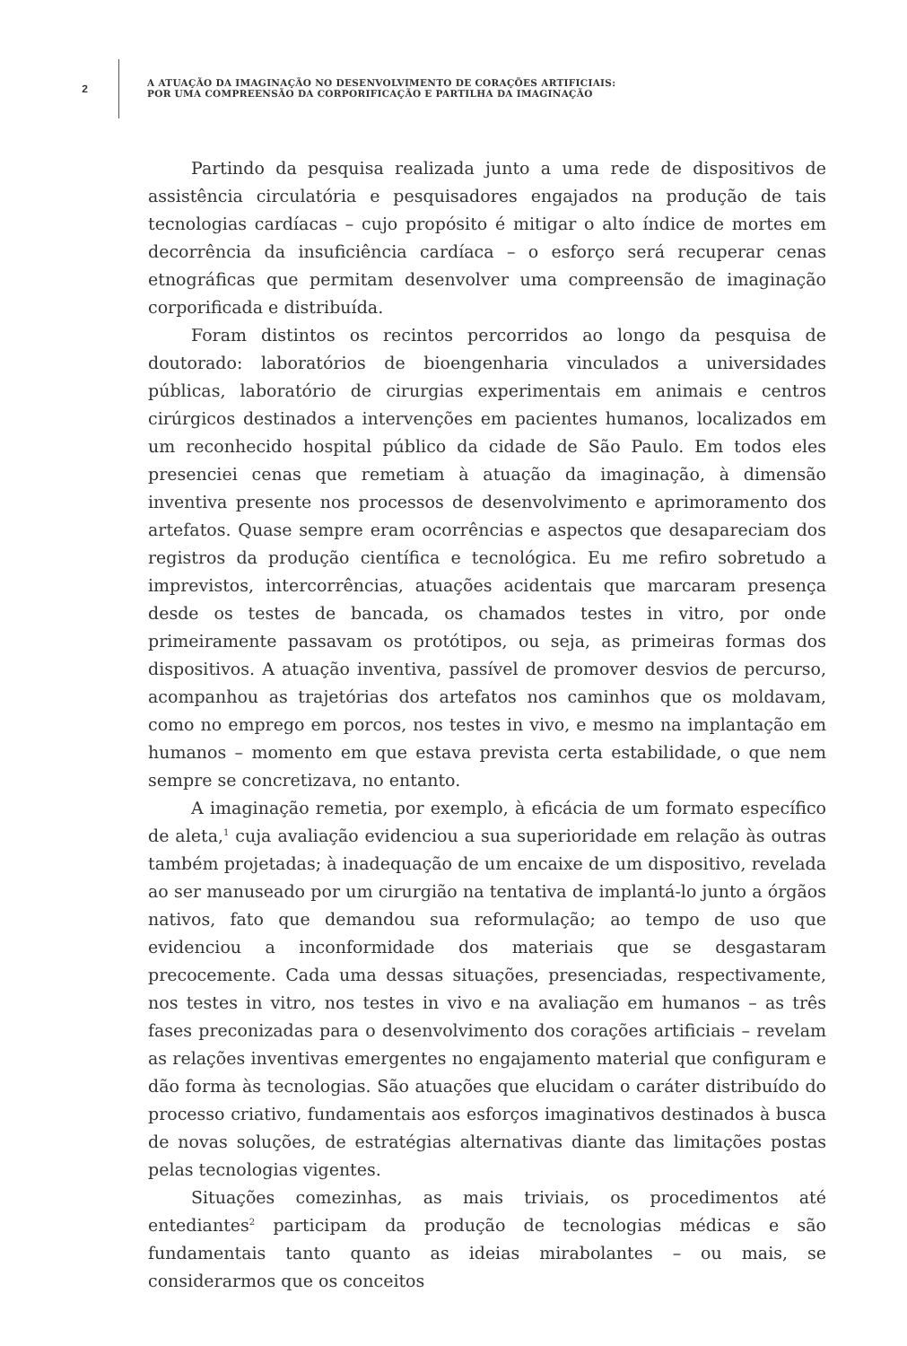2
A ATUAÇÃO DA IMAGINAÇÃO NO DESENVOLVIMENTO DE CORAÇÕES ARTIFICIAIS:
POR UMA COMPREENSÃO DA CORPORIFICAÇÃO E PARTILHA DA IMAGINAÇÃO
Partindo da pesquisa realizada junto a uma rede de dispositivos de assistência circulatória e pesquisadores engajados na produção de tais tecnologias cardíacas – cujo propósito é mitigar o alto índice de mortes em decorrência da insuficiência cardíaca – o esforço será recuperar cenas etnográficas que permitam desenvolver uma compreensão de imaginação corporificada e distribuída.
Foram distintos os recintos percorridos ao longo da pesquisa de doutorado: laboratórios de bioengenharia vinculados a universidades públicas, laboratório de cirurgias experimentais em animais e centros cirúrgicos destinados a intervenções em pacientes humanos, localizados em um reconhecido hospital público da cidade de São Paulo. Em todos eles presenciei cenas que remetiam à atuação da imaginação, à dimensão inventiva presente nos processos de desenvolvimento e aprimoramento dos artefatos. Quase sempre eram ocorrências e aspectos que desapareciam dos registros da produção científica e tecnológica. Eu me refiro sobretudo a imprevistos, intercorrências, atuações acidentais que marcaram presença desde os testes de bancada, os chamados testes in vitro, por onde primeiramente passavam os protótipos, ou seja, as primeiras formas dos dispositivos. A atuação inventiva, passível de promover desvios de percurso, acompanhou as trajetórias dos artefatos nos caminhos que os moldavam, como no emprego em porcos, nos testes in vivo, e mesmo na implantação em humanos – momento em que estava prevista certa estabilidade, o que nem sempre se concretizava, no entanto.
A imaginação remetia, por exemplo, à eficácia de um formato específico de aleta,<sup>1</sup> cuja avaliação evidenciou a sua superioridade em relação às outras também projetadas; à inadequação de um encaixe de um dispositivo, revelada ao ser manuseado por um cirurgião na tentativa de implantá-lo junto a órgãos nativos, fato que demandou sua reformulação; ao tempo de uso que evidenciou a inconformidade dos materiais que se desgastaram precocemente. Cada uma dessas situações, presenciadas, respectivamente, nos testes in vitro, nos testes in vivo e na avaliação em humanos – as três fases preconizadas para o desenvolvimento dos corações artificiais – revelam as relações inventivas emergentes no engajamento material que configuram e dão forma às tecnologias. São atuações que elucidam o caráter distribuído do processo criativo, fundamentais aos esforços imaginativos destinados à busca de novas soluções, de estratégias alternativas diante das limitações postas pelas tecnologias vigentes.
Situações comezinhas, as mais triviais, os procedimentos até entediantes<sup>2</sup> participam da produção de tecnologias médicas e são fundamentais tanto quanto as ideias mirabolantes – ou mais, se considerarmos que os conceitos